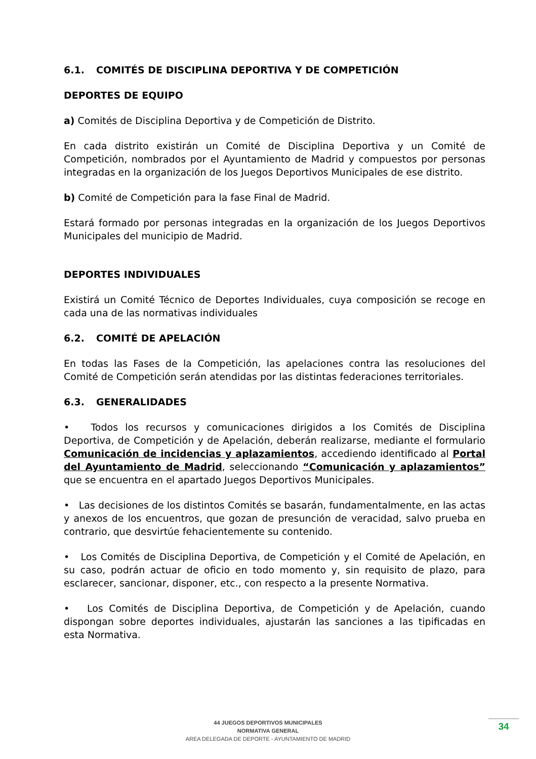6.1. COMITÉS DE DISCIPLINA DEPORTIVA Y DE COMPETICIÓN
DEPORTES DE EQUIPO
a) Comités de Disciplina Deportiva y de Competición de Distrito.
En cada distrito existirán un Comité de Disciplina Deportiva y un Comité de Competición, nombrados por el Ayuntamiento de Madrid y compuestos por personas integradas en la organización de los Juegos Deportivos Municipales de ese distrito.
b) Comité de Competición para la fase Final de Madrid.
Estará formado por personas integradas en la organización de los Juegos Deportivos Municipales del municipio de Madrid.
DEPORTES INDIVIDUALES
Existirá un Comité Técnico de Deportes Individuales, cuya composición se recoge en cada una de las normativas individuales
6.2. COMITÉ DE APELACIÓN
En todas las Fases de la Competición, las apelaciones contra las resoluciones del Comité de Competición serán atendidas por las distintas federaciones territoriales.
6.3. GENERALIDADES
• Todos los recursos y comunicaciones dirigidos a los Comités de Disciplina Deportiva, de Competición y de Apelación, deberán realizarse, mediante el formulario Comunicación de incidencias y aplazamientos, accediendo identificado al Portal del Ayuntamiento de Madrid, seleccionando “Comunicación y aplazamientos” que se encuentra en el apartado Juegos Deportivos Municipales.
• Las decisiones de los distintos Comités se basarán, fundamentalmente, en las actas y anexos de los encuentros, que gozan de presunción de veracidad, salvo prueba en contrario, que desvirtúe fehacientemente su contenido.
• Los Comités de Disciplina Deportiva, de Competición y el Comité de Apelación, en su caso, podrán actuar de oficio en todo momento y, sin requisito de plazo, para esclarecer, sancionar, disponer, etc., con respecto a la presente Normativa.
• Los Comités de Disciplina Deportiva, de Competición y de Apelación, cuando dispongan sobre deportes individuales, ajustarán las sanciones a las tipificadas en esta Normativa.
44 JUEGOS DEPORTIVOS MUNICIPALES
NORMATIVA GENERAL
AREA DELEGADA DE DEPORTE - AYUNTAMIENTO DE MADRID
34